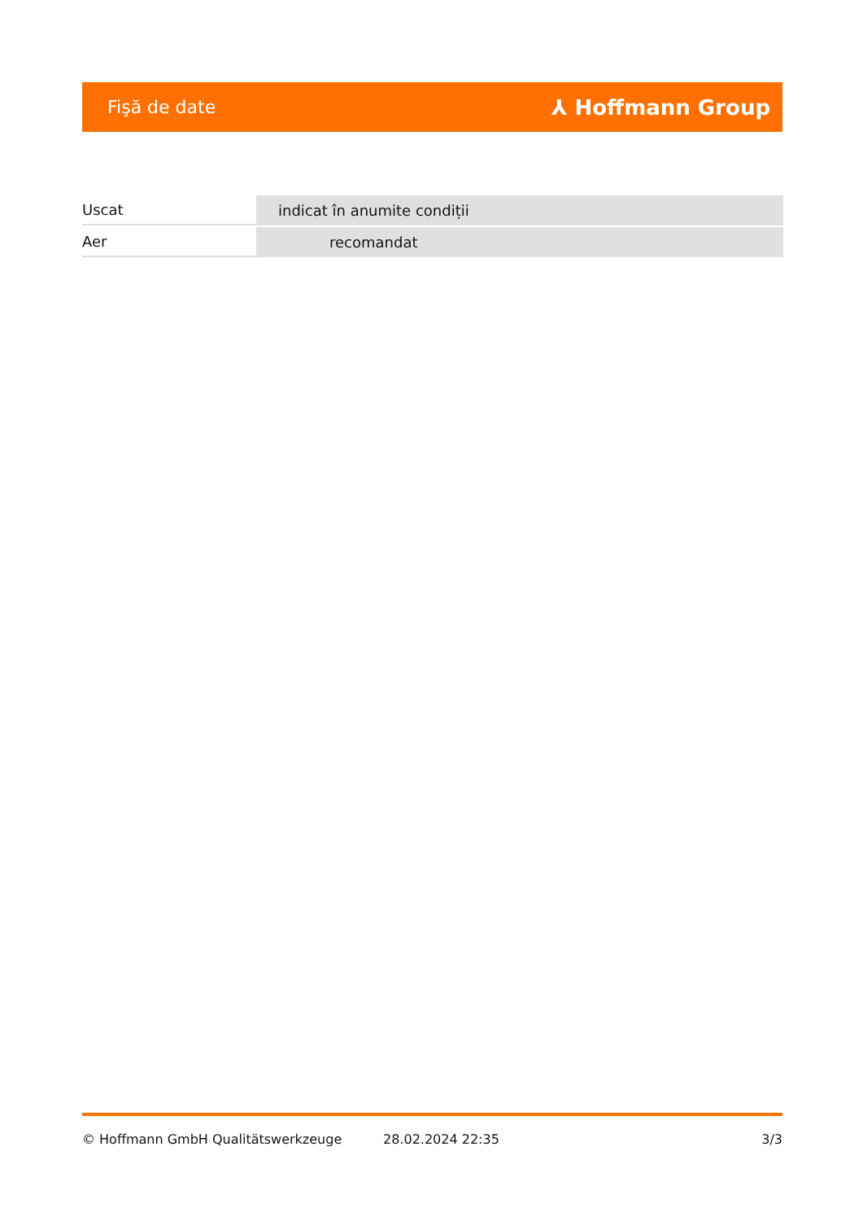Fişă de date ⅄ Hoffmann Group
| Uscat | indicat în anumite condiții |
| Aer | recomandat |
© Hoffmann GmbH Qualitätswerkzeuge 28.02.2024 22:35 3/3